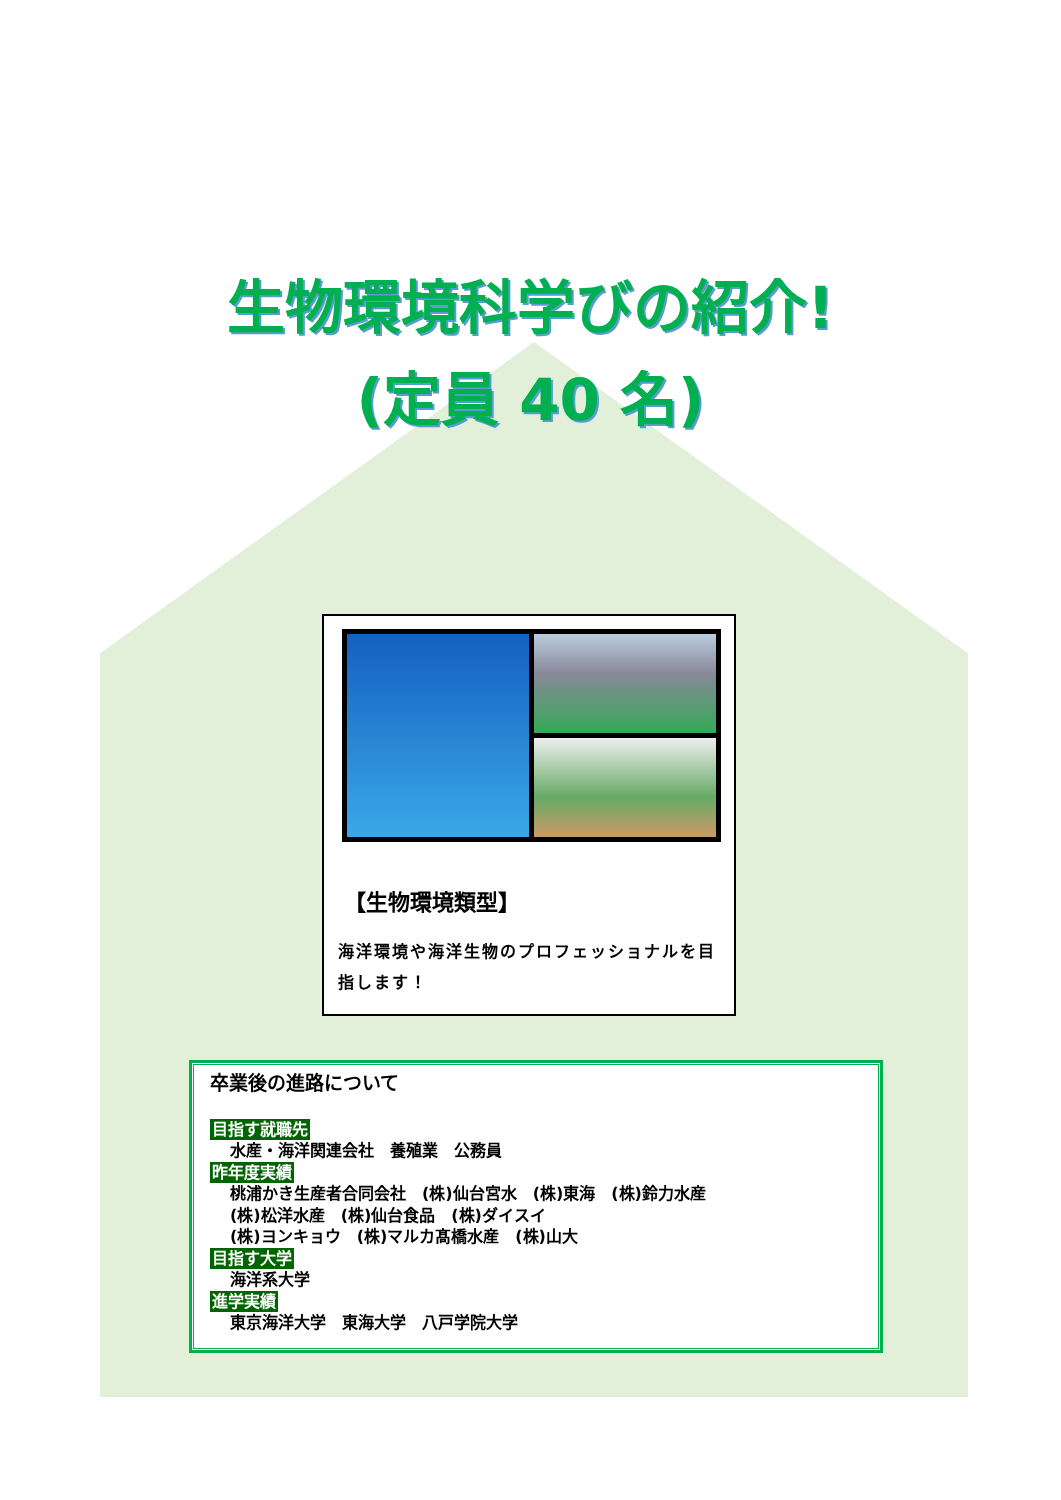生物環境科学びの紹介!
(定員 40 名)
【生物環境類型】
海洋環境や海洋生物のプロフェッショナルを目指します！
卒業後の進路について
目指す就職先
水産・海洋関連会社　養殖業　公務員
昨年度実績
桃浦かき生産者合同会社　(株)仙台宮水　(株)東海　(株)鈴力水産
(株)松洋水産　(株)仙台食品　(株)ダイスイ
(株)ヨンキョウ　(株)マルカ髙橋水産　(株)山大
目指す大学
海洋系大学
進学実績
東京海洋大学　東海大学　八戸学院大学